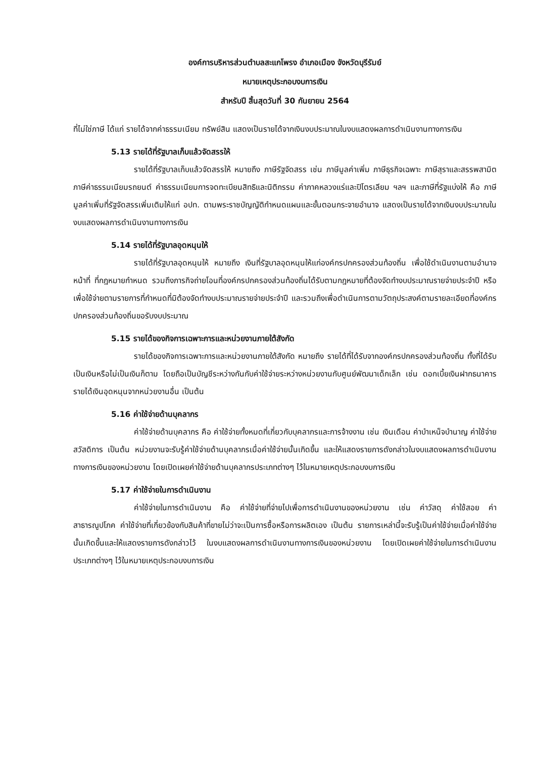องค์การบริหารส่วนตำบลสะแกโพรง อำเภอเมือง จังหวัดบุรีรัมย์
หมายเหตุประกอบงบการเงิน
สำหรับปี สิ้นสุดวันที่ 30 กันยายน 2564
ที่ไม่ใช่ภาษี ได้แก่ รายได้จากค่าธรรมเนียม ทรัพย์สิน แสดงเป็นรายได้จากเงินงบประมาณในงบแสดงผลการดำเนินงานทางการเงิน
5.13 รายได้ที่รัฐบาลเก็บแล้วจัดสรรให้
รายได้ที่รัฐบาลเก็บแล้วจัดสรรให้ หมายถึง ภาษีรัฐจัดสรร เช่น ภาษีมูลค่าเพิ่ม ภาษีธุรกิจเฉพาะ ภาษีสุราและสรรพสามิต ภาษีค่าธรรมเนียมรถยนต์ ค่าธรรมเนียมการจดทะเบียนสิทธิและนิติกรรม ค่าภาคหลวงแร่และปิโตรเลียม ฯลฯ และภาษีที่รัฐแบ่งให้ คือ ภาษีมูลค่าเพิ่มที่รัฐจัดสรรเพิ่มเติมให้แก่ อปท. ตามพระราชบัญญัติกำหนดแผนและขั้นตอนกระจายอำนาจ แสดงเป็นรายได้จากเงินงบประมาณในงบแสดงผลการดำเนินงานทางการเงิน
5.14 รายได้ที่รัฐบาลอุดหนุนให้
รายได้ที่รัฐบาลอุดหนุนให้ หมายถึง เงินที่รัฐบาลอุดหนุนให้แก่องค์กรปกครองส่วนท้องถิ่น เพื่อใช้ดำเนินงานตามอำนาจหน้าที่ ที่กฎหมายกำหนด รวมถึงภารกิจถ่ายโอนที่องค์กรปกครองส่วนท้องถิ่นได้รับตามกฎหมายที่ต้องจัดทำงบประมาณรายจ่ายประจำปี หรือเพื่อใช้จ่ายตามรายการที่กำหนดที่มิต้องจัดทำงบประมาณรายจ่ายประจำปี และรวมถึงเพื่อดำเนินการตามวัตถุประสงค์ตามรายละเอียดที่องค์กรปกครองส่วนท้องถิ่นขอรับงบประมาณ
5.15 รายได้ของกิจการเฉพาะการและหน่วยงานภายใต้สังกัด
รายได้ของกิจการเฉพาะการและหน่วยงานภายใต้สังกัด หมายถึง รายได้ที่ได้รับจากองค์กรปกครองส่วนท้องถิ่น ทั้งที่ได้รับเป็นเงินหรือไม่เป็นเงินก็ตาม โดยถือเป็นบัญชีระหว่างกันกับค่าใช้จ่ายระหว่างหน่วยงานกับศูนย์พัฒนาเด็กเล็ก เช่น ดอกเบี้ยเงินฝากธนาคาร รายได้เงินอุดหนุนจากหน่วยงานอื่น เป็นต้น
5.16 ค่าใช้จ่ายด้านบุคลากร
ค่าใช้จ่ายด้านบุคลากร คือ ค่าใช้จ่ายทั้งหมดที่เกี่ยวกับบุคลากรและการจ้างงาน เช่น เงินเดือน ค่าบำเหน็จบำนาญ ค่าใช้จ่ายสวัสดิการ เป็นต้น หน่วยงานจะรับรู้ค่าใช้จ่ายด้านบุคลากรเมื่อค่าใช้จ่ายนั้นเกิดขึ้น และให้แสดงรายการดังกล่าวในงบแสดงผลการดำเนินงานทางการเงินของหน่วยงาน โดยเปิดเผยค่าใช้จ่ายด้านบุคลากรประเภทต่างๆ ไว้ในหมายเหตุประกอบงบการเงิน
5.17 ค่าใช้จ่ายในการดำเนินงาน
ค่าใช้จ่ายในการดำเนินงาน คือ ค่าใช้จ่ายที่จ่ายไปเพื่อการดำเนินงานของหน่วยงาน เช่น ค่าวัสดุ ค่าใช้สอย ค่าสาธารณูปโภค ค่าใช้จ่ายที่เกี่ยวข้องกับสินค้าที่ขายไม่ว่าจะเป็นการซื้อหรือการผลิตเอง เป็นต้น รายการเหล่านี้จะรับรู้เป็นค่าใช้จ่ายเมื่อค่าใช้จ่ายนั้นเกิดขึ้นและให้แสดงรายการดังกล่าวไว้ ในงบแสดงผลการดำเนินงานทางการเงินของหน่วยงาน โดยเปิดเผยค่าใช้จ่ายในการดำเนินงาน ประเภทต่างๆ ไว้ในหมายเหตุประกอบงบการเงิน